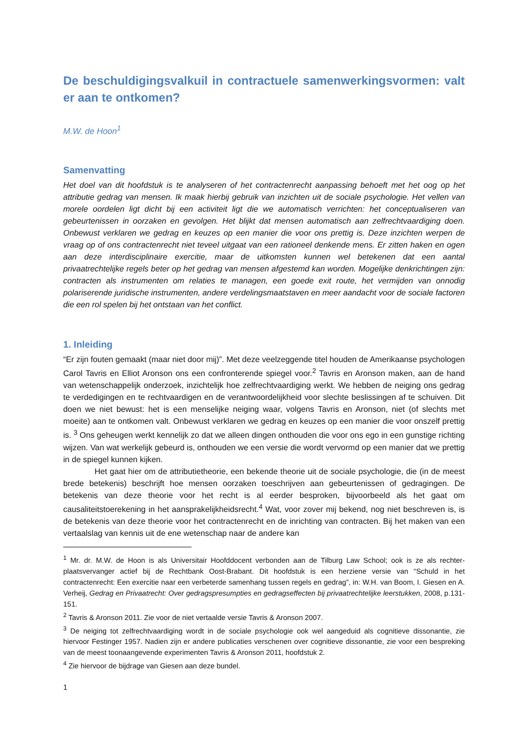De beschuldigingsvalkuil in contractuele samenwerkingsvormen: valt er aan te ontkomen?
M.W. de Hoon<sup>1</sup>
Samenvatting
Het doel van dit hoofdstuk is te analyseren of het contractenrecht aanpassing behoeft met het oog op het attributie gedrag van mensen. Ik maak hierbij gebruik van inzichten uit de sociale psychologie. Het vellen van morele oordelen ligt dicht bij een activiteit ligt die we automatisch verrichten: het conceptualiseren van gebeurtenissen in oorzaken en gevolgen. Het blijkt dat mensen automatisch aan zelfrechtvaardiging doen. Onbewust verklaren we gedrag en keuzes op een manier die voor ons prettig is. Deze inzichten werpen de vraag op of ons contractenrecht niet teveel uitgaat van een rationeel denkende mens. Er zitten haken en ogen aan deze interdisciplinaire exercitie, maar de uitkomsten kunnen wel betekenen dat een aantal privaatrechtelijke regels beter op het gedrag van mensen afgestemd kan worden. Mogelijke denkrichtingen zijn: contracten als instrumenten om relaties te managen, een goede exit route, het vermijden van onnodig polariserende juridische instrumenten, andere verdelingsmaatstaven en meer aandacht voor de sociale factoren die een rol spelen bij het ontstaan van het conflict.
1. Inleiding
“Er zijn fouten gemaakt (maar niet door mij)”. Met deze veelzeggende titel houden de Amerikaanse psychologen Carol Tavris en Elliot Aronson ons een confronterende spiegel voor.<sup>2</sup> Tavris en Aronson maken, aan de hand van wetenschappelijk onderzoek, inzichtelijk hoe zelfrechtvaardiging werkt. We hebben de neiging ons gedrag te verdedigingen en te rechtvaardigen en de verantwoordelijkheid voor slechte beslissingen af te schuiven. Dit doen we niet bewust: het is een menselijke neiging waar, volgens Tavris en Aronson, niet (of slechts met moeite) aan te ontkomen valt. Onbewust verklaren we gedrag en keuzes op een manier die voor onszelf prettig is. <sup>3</sup> Ons geheugen werkt kennelijk zo dat we alleen dingen onthouden die voor ons ego in een gunstige richting wijzen. Van wat werkelijk gebeurd is, onthouden we een versie die wordt vervormd op een manier dat we prettig in de spiegel kunnen kijken.
Het gaat hier om de attributietheorie, een bekende theorie uit de sociale psychologie, die (in de meest brede betekenis) beschrijft hoe mensen oorzaken toeschrijven aan gebeurtenissen of gedragingen. De betekenis van deze theorie voor het recht is al eerder besproken, bijvoorbeeld als het gaat om causaliteitstoerekening in het aansprakelijkheidsrecht.<sup>4</sup> Wat, voor zover mij bekend, nog niet beschreven is, is de betekenis van deze theorie voor het contractenrecht en de inrichting van contracten. Bij het maken van een vertaalslag van kennis uit de ene wetenschap naar de andere kan
<sup>1</sup> Mr. dr. M.W. de Hoon is als Universitair Hoofddocent verbonden aan de Tilburg Law School; ook is ze als rechter-plaatsvervanger actief bij de Rechtbank Oost-Brabant. Dit hoofdstuk is een herziene versie van “Schuld in het contractenrecht: Een exercitie naar een verbeterde samenhang tussen regels en gedrag”, in: W.H. van Boom, I. Giesen en A. Verheij, Gedrag en Privaatrecht: Over gedragspresumpties en gedragseffecten bij privaatrechtelijke leerstukken, 2008, p.131-151.
<sup>2</sup> Tavris & Aronson 2011. Zie voor de niet vertaalde versie Tavris & Aronson 2007.
<sup>3</sup> De neiging tot zelfrechtvaardiging wordt in de sociale psychologie ook wel aangeduid als cognitieve dissonantie, zie hiervoor Festinger 1957. Nadien zijn er andere publicaties verschenen over cognitieve dissonantie, zie voor een bespreking van de meest toonaangevende experimenten Tavris & Aronson 2011, hoofdstuk 2.
<sup>4</sup> Zie hiervoor de bijdrage van Giesen aan deze bundel.
1